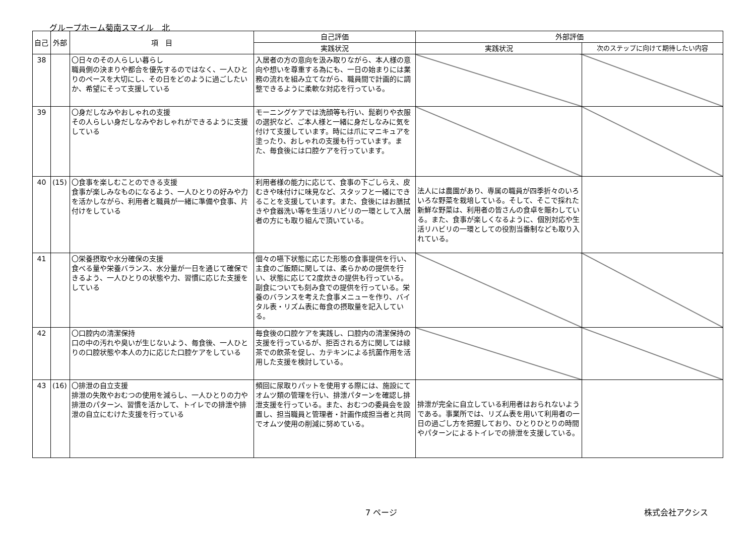グループホーム菊南スマイル　北
| 自己 | 外部 | 項 目 | 自己評価 | 外部評価 | |
| --- | --- | --- | --- | --- | --- |
| | | | 実践状況 | 実践状況 | 次のステップに向けて期待したい内容 |
| 38 | | 〇日々のその人らしい暮らし 職員側の決まりや都合を優先するのではなく、一人ひとりのペースを大切にし、その日をどのように過ごしたいか、希望にそって支援している | 入居者の方の意向を汲み取りながら、本人様の意向や想いを尊重する為にも、一日の始まりには業務の流れを組み立てながら、職員間で計画的に調整できるように柔軟な対応を行っている。 | | |
| 39 | | 〇身だしなみやおしゃれの支援 その人らしい身だしなみやおしゃれができるように支援している | モーニングケアでは洗顔等も行い、髭剃りや衣服の選択など、ご本人様と一緒に身だしなみに気を付けて支援しています。時には爪にマニキュアを塗ったり、おしゃれの支援も行っています。また、毎食後には口腔ケアを行っています。 | | |
| 40 | (15) | 〇食事を楽しむことのできる支援 食事が楽しみなものになるよう、一人ひとりの好みや力を活かしながら、利用者と職員が一緒に準備や食事、片付けをしている | 利用者様の能力に応じて、食事の下ごしらえ、皮むきや味付けに味見など、スタッフと一緒にできることを支援しています。また、食後にはお膳拭きや食器洗い等を生活リハビリの一環として入居者の方にも取り組んで頂いている。 | 法人には農園があり、専属の職員が四季折々のいろいろな野菜を栽培している。そして、そこで採れた新鮮な野菜は、利用者の皆さんの食卓を賑わしている。また、食事が楽しくなるように、個別対応や生活リハビリの一環としての役割当番制なども取り入れている。 | |
| 41 | | 〇栄養摂取や水分確保の支援 食べる量や栄養バランス、水分量が一日を通じて確保できるよう、一人ひとりの状態や力、習慣に応じた支援をしている | 個々の嚥下状態に応じた形態の食事提供を行い、主食のご飯類に関しては、柔らかめの提供を行い、状態に応じて2度炊きの提供も行っている。副食についても刻み食での提供を行っている。栄養のバランスを考えた食事メニューを作り、バイタル表・リズム表に毎食の摂取量を記入している。 | | |
| 42 | | 〇口腔内の清潔保持 口の中の汚れや臭いが生じないよう、毎食後、一人ひとりの口腔状態や本人の力に応じた口腔ケアをしている | 毎食後の口腔ケアを実践し、口腔内の清潔保持の支援を行っているが、拒否される方に関しては緑茶での飲茶を促し、カテキンによる抗菌作用を活用した支援を検討している。 | | |
| 43 | (16) | 〇排泄の自立支援 排泄の失敗やおむつの使用を減らし、一人ひとりの力や排泄のパターン、習慣を活かして、トイレでの排泄や排泄の自立にむけた支援を行っている | 頻回に尿取りパットを使用する際には、施設にてオムツ類の管理を行い、排泄パターンを確認し排泄支援を行っている。また、おむつの委員会を設置し、担当職員と管理者・計画作成担当者と共同でオムツ使用の削減に努めている。 | 排泄が完全に自立している利用者はおられないようである。事業所では、リズム表を用いて利用者の一日の過ごし方を把握しており、ひとりひとりの時間やパターンによるトイレでの排泄を支援している。 | |
7 ページ 株式会社アクシス